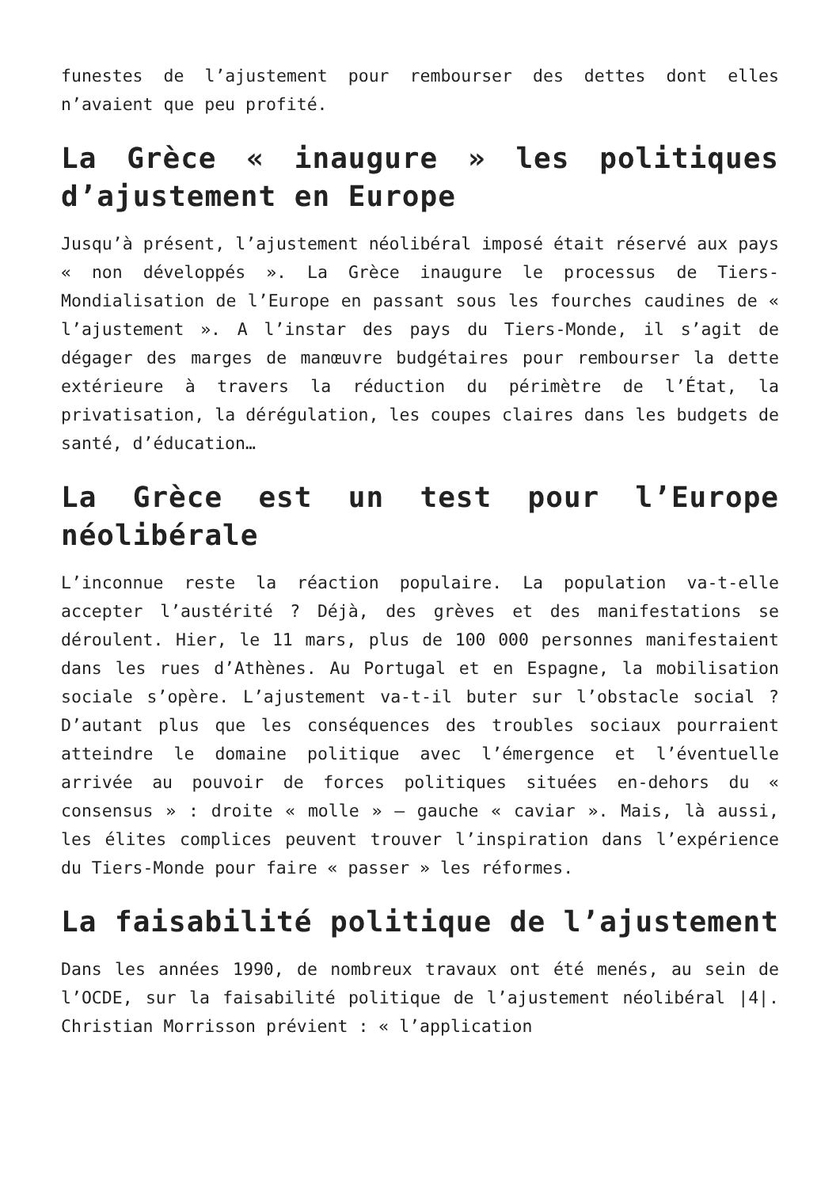funestes de l’ajustement pour rembourser des dettes dont elles n’avaient que peu profité.
La Grèce « inaugure » les politiques d’ajustement en Europe
Jusqu’à présent, l’ajustement néolibéral imposé était réservé aux pays « non développés ». La Grèce inaugure le processus de Tiers-Mondialisation de l’Europe en passant sous les fourches caudines de « l’ajustement ». A l’instar des pays du Tiers-Monde, il s’agit de dégager des marges de manœuvre budgétaires pour rembourser la dette extérieure à travers la réduction du périmètre de l’État, la privatisation, la dérégulation, les coupes claires dans les budgets de santé, d’éducation…
La Grèce est un test pour l’Europe néolibérale
L’inconnue reste la réaction populaire. La population va-t-elle accepter l’austérité ? Déjà, des grèves et des manifestations se déroulent. Hier, le 11 mars, plus de 100 000 personnes manifestaient dans les rues d’Athènes. Au Portugal et en Espagne, la mobilisation sociale s’opère. L’ajustement va-t-il buter sur l’obstacle social ? D’autant plus que les conséquences des troubles sociaux pourraient atteindre le domaine politique avec l’émergence et l’éventuelle arrivée au pouvoir de forces politiques situées en-dehors du « consensus » : droite « molle » – gauche « caviar ». Mais, là aussi, les élites complices peuvent trouver l’inspiration dans l’expérience du Tiers-Monde pour faire « passer » les réformes.
La faisabilité politique de l’ajustement
Dans les années 1990, de nombreux travaux ont été menés, au sein de l’OCDE, sur la faisabilité politique de l’ajustement néolibéral |4|. Christian Morrisson prévient : « l’application